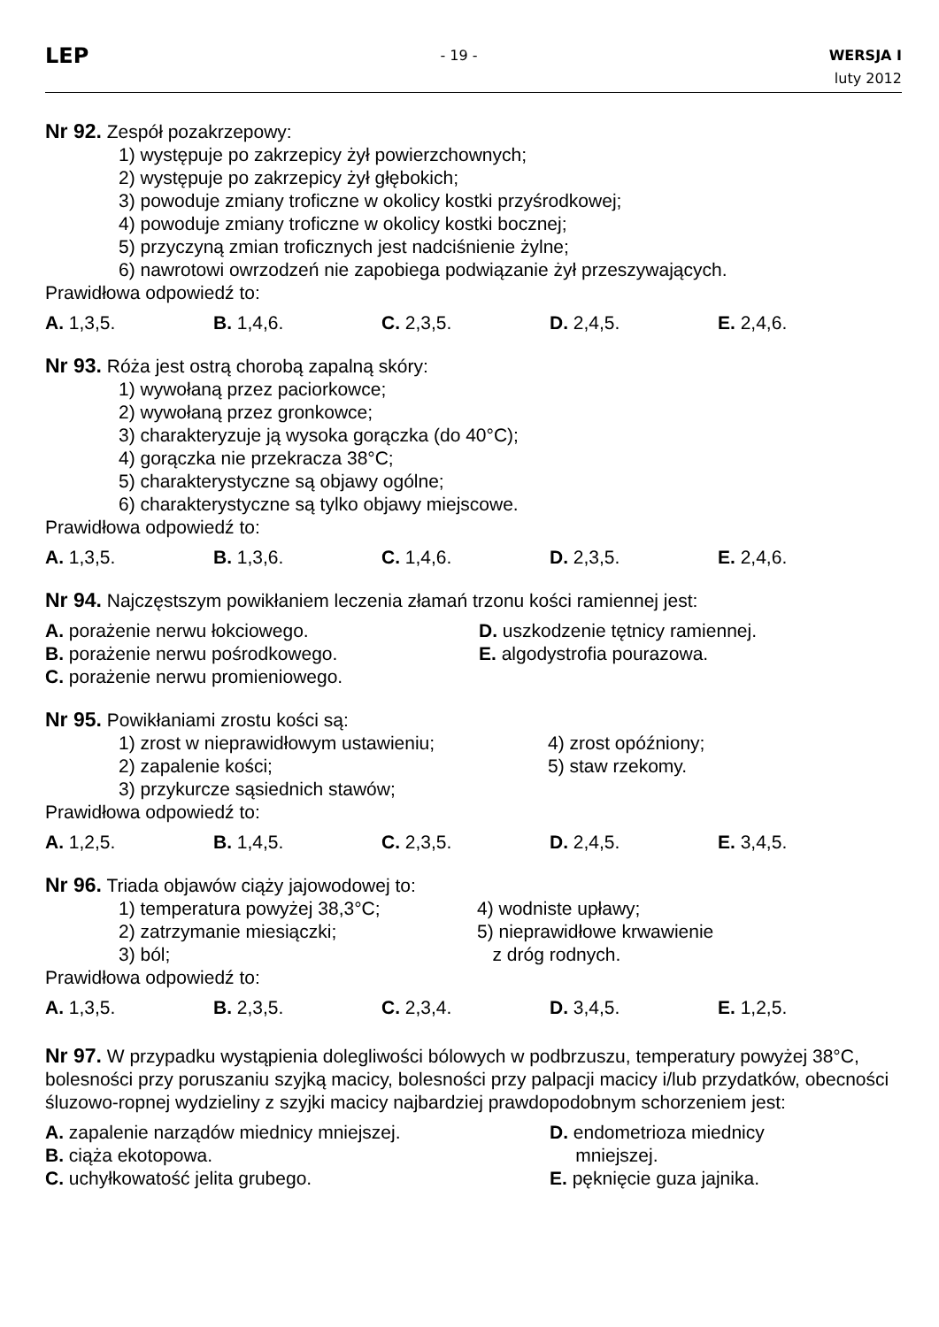LEP
- 19 -
WERSJA I
luty 2012
Nr 92. Zespół pozakrzepowy:
1) występuje po zakrzepicy żył powierzchownych;
2) występuje po zakrzepicy żył głębokich;
3) powoduje zmiany troficzne w okolicy kostki przyśrodkowej;
4) powoduje zmiany troficzne w okolicy kostki bocznej;
5) przyczyną zmian troficznych jest nadciśnienie żylne;
6) nawrotowi owrzodzeń nie zapobiega podwiązanie żył przeszywających.
Prawidłowa odpowiedź to:
A. 1,3,5. B. 1,4,6. C. 2,3,5. D. 2,4,5. E. 2,4,6.
Nr 93. Róża jest ostrą chorobą zapalną skóry:
1) wywołaną przez paciorkowce;
2) wywołaną przez gronkowce;
3) charakteryzuje ją wysoka gorączka (do 40°C);
4) gorączka nie przekracza 38°C;
5) charakterystyczne są objawy ogólne;
6) charakterystyczne są tylko objawy miejscowe.
Prawidłowa odpowiedź to:
A. 1,3,5. B. 1,3,6. C. 1,4,6. D. 2,3,5. E. 2,4,6.
Nr 94. Najczęstszym powikłaniem leczenia złamań trzonu kości ramiennej jest:
A. porażenie nerwu łokciowego.
B. porażenie nerwu pośrodkowego.
C. porażenie nerwu promieniowego.
D. uszkodzenie tętnicy ramiennej.
E. algodystrofia pourazowa.
Nr 95. Powikłaniami zrostu kości są:
1) zrost w nieprawidłowym ustawieniu;
2) zapalenie kości;
3) przykurcze sąsiednich stawów;
4) zrost opóźniony;
5) staw rzekomy.
Prawidłowa odpowiedź to:
A. 1,2,5. B. 1,4,5. C. 2,3,5. D. 2,4,5. E. 3,4,5.
Nr 96. Triada objawów ciąży jajowodowej to:
1) temperatura powyżej 38,3°C;
2) zatrzymanie miesiączki;
3) ból;
4) wodniste upławy;
5) nieprawidłowe krwawienie
z dróg rodnych.
Prawidłowa odpowiedź to:
A. 1,3,5. B. 2,3,5. C. 2,3,4. D. 3,4,5. E. 1,2,5.
Nr 97. W przypadku wystąpienia dolegliwości bólowych w podbrzuszu, temperatury powyżej 38°C, bolesności przy poruszaniu szyjką macicy, bolesności przy palpacji macicy i/lub przydatków, obecności śluzowo-ropnej wydzieliny z szyjki macicy najbardziej prawdopodobnym schorzeniem jest:
A. zapalenie narządów miednicy mniejszej.
B. ciąża ekotopowa.
C. uchyłkowatość jelita grubego.
D. endometrioza miednicy
mniejszej.
E. pęknięcie guza jajnika.